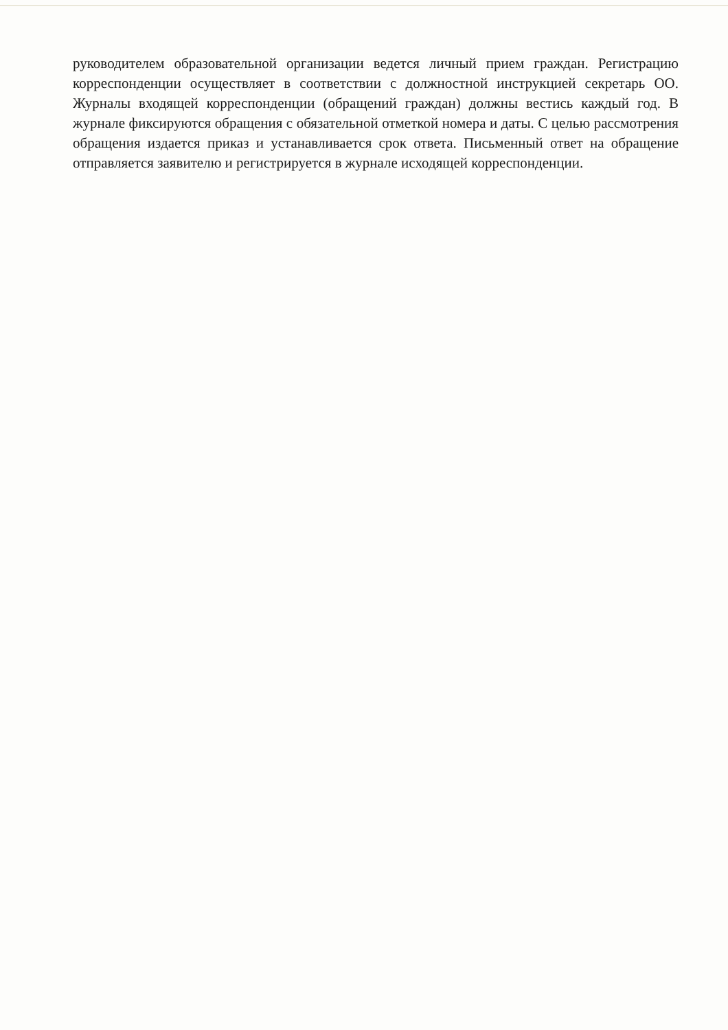руководителем образовательной организации ведется личный прием граждан. Регистрацию корреспонденции осуществляет в соответствии с должностной инструкцией секретарь ОО. Журналы входящей корреспонденции (обращений граждан) должны вестись каждый год. В журнале фиксируются обращения с обязательной отметкой номера и даты. С целью рассмотрения обращения издается приказ и устанавливается срок ответа. Письменный ответ на обращение отправляется заявителю и регистрируется в журнале исходящей корреспонденции.